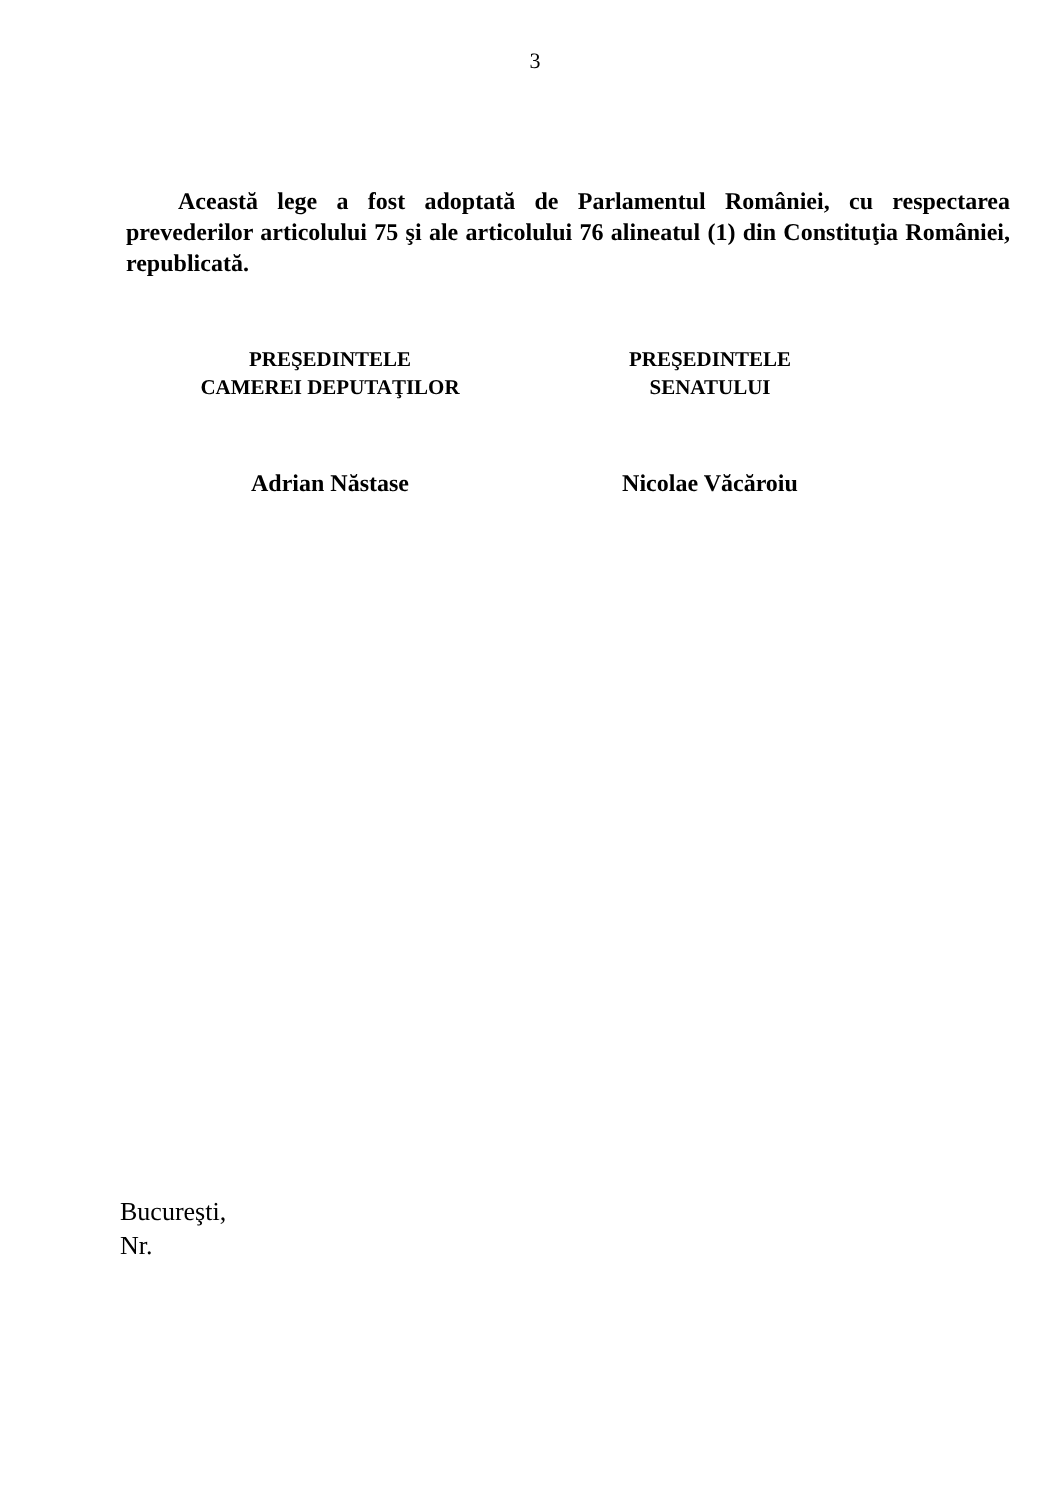3
Această lege a fost adoptată de Parlamentul României, cu respectarea prevederilor articolului 75 şi ale articolului 76 alineatul (1) din Constituţia României, republicată.
PREŞEDINTELE
CAMEREI DEPUTAŢILOR
Adrian Năstase
PREŞEDINTELE
SENATULUI
Nicolae Văcăroiu
Bucureşti,
Nr.